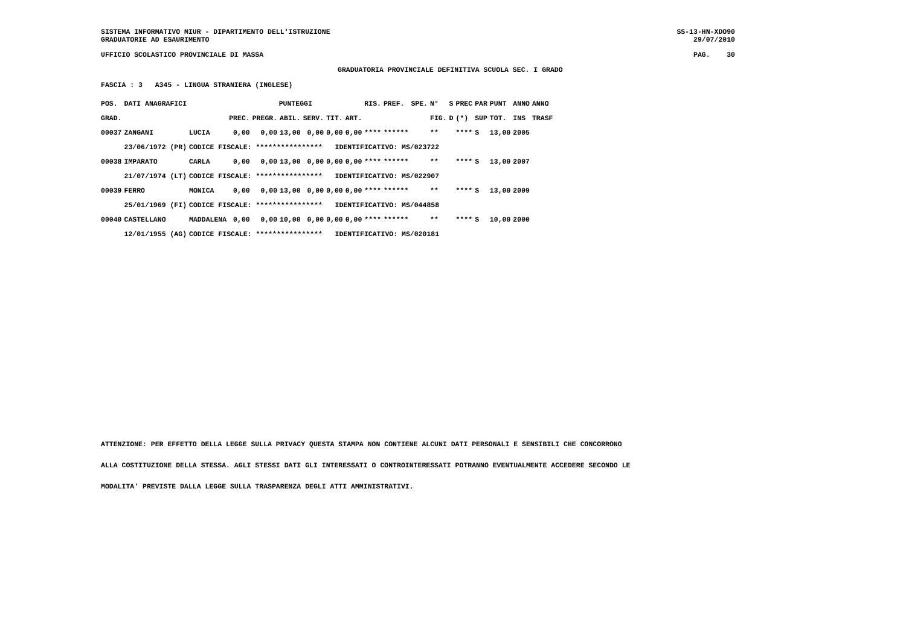SISTEMA INFORMATIVO MIUR - DIPARTIMENTO DELL'ISTRUZIONE GRADUATORIE AD ESAURIMENTO
SS-13-HN-XDO90 29/07/2010
UFFICIO SCOLASTICO PROVINCIALE DI MASSA
PAG. 30
GRADUATORIA PROVINCIALE DEFINITIVA SCUOLA SEC. I GRADO
FASCIA : 3 A345 - LINGUA STRANIERA (INGLESE)
| POS. | DATI ANAGRAFICI | | PUNTEGGI | | | | | | RIS. | PREF. | SPE. | N° | S | PREC | PAR | PUNT | ANNO | ANNO |
| --- | --- | --- | --- | --- | --- | --- | --- | --- | --- | --- | --- | --- | --- | --- | --- | --- | --- | --- |
| GRAD. | | | PREC. | PREGR. | ABIL. | SERV. | TIT. | ART. | | | | FIG. | D | (*) | SUP | TOT. | INS | TRASF |
| 00037 | ZANGANI | LUCIA | 0,00 | 0,00 | 13,00 | 0,00 | 0,00 | 0,00 | **** | ****** | | ** | | **** | S | 13,00 | 2005 | |
| | 23/06/1972 (PR) | CODICE FISCALE: **************** IDENTIFICATIVO: MS/023722 | | | | | | | | | | | | | | | | |
| 00038 | IMPARATO | CARLA | 0,00 | 0,00 | 13,00 | 0,00 | 0,00 | 0,00 | **** | ****** | | ** | | **** | S | 13,00 | 2007 | |
| | 21/07/1974 (LT) | CODICE FISCALE: **************** IDENTIFICATIVO: MS/022907 | | | | | | | | | | | | | | | | |
| 00039 | FERRO | MONICA | 0,00 | 0,00 | 13,00 | 0,00 | 0,00 | 0,00 | **** | ****** | | ** | | **** | S | 13,00 | 2009 | |
| | 25/01/1969 (FI) | CODICE FISCALE: **************** IDENTIFICATIVO: MS/044858 | | | | | | | | | | | | | | | | |
| 00040 | CASTELLANO | MADDALENA | 0,00 | 0,00 | 10,00 | 0,00 | 0,00 | 0,00 | **** | ****** | | ** | | **** | S | 10,00 | 2000 | |
| | 12/01/1955 (AG) | CODICE FISCALE: **************** IDENTIFICATIVO: MS/020181 | | | | | | | | | | | | | | | | |
ATTENZIONE: PER EFFETTO DELLA LEGGE SULLA PRIVACY QUESTA STAMPA NON CONTIENE ALCUNI DATI PERSONALI E SENSIBILI CHE CONCORRONO
ALLA COSTITUZIONE DELLA STESSA. AGLI STESSI DATI GLI INTERESSATI O CONTROINTERESSATI POTRANNO EVENTUALMENTE ACCEDERE SECONDO LE
MODALITA' PREVISTE DALLA LEGGE SULLA TRASPARENZA DEGLI ATTI AMMINISTRATIVI.